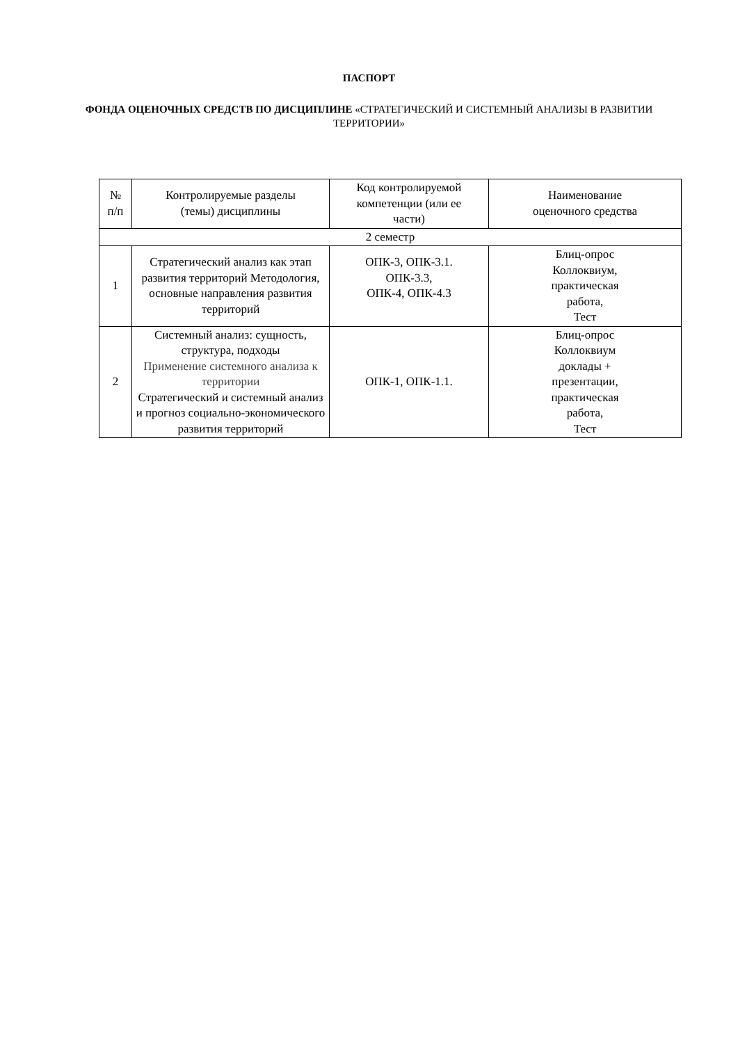ПАСПОРТ
ФОНДА ОЦЕНОЧНЫХ СРЕДСТВ ПО ДИСЦИПЛИНЕ «СТРАТЕГИЧЕСКИЙ И СИСТЕМНЫЙ АНАЛИЗЫ В РАЗВИТИИ ТЕРРИТОРИИ»
| № п/п | Контролируемые разделы (темы) дисциплины | Код контролируемой компетенции (или ее части) | Наименование оценочного средства |
| 2 семестр | | | |
| 1 | Стратегический анализ как этап развития территорий Методология, основные направления развития территорий | ОПК-3, ОПК-3.1. ОПК-3.3, ОПК-4, ОПК-4.3 | Блиц-опрос Коллоквиум, практическая работа, Тест |
| 2 | Системный анализ: сущность, структура, подходы Применение системного анализа к территории Стратегический и системный анализ и прогноз социально-экономического развития территорий | ОПК-1, ОПК-1.1. | Блиц-опрос Коллоквиум доклады + презентации, практическая работа, Тест |